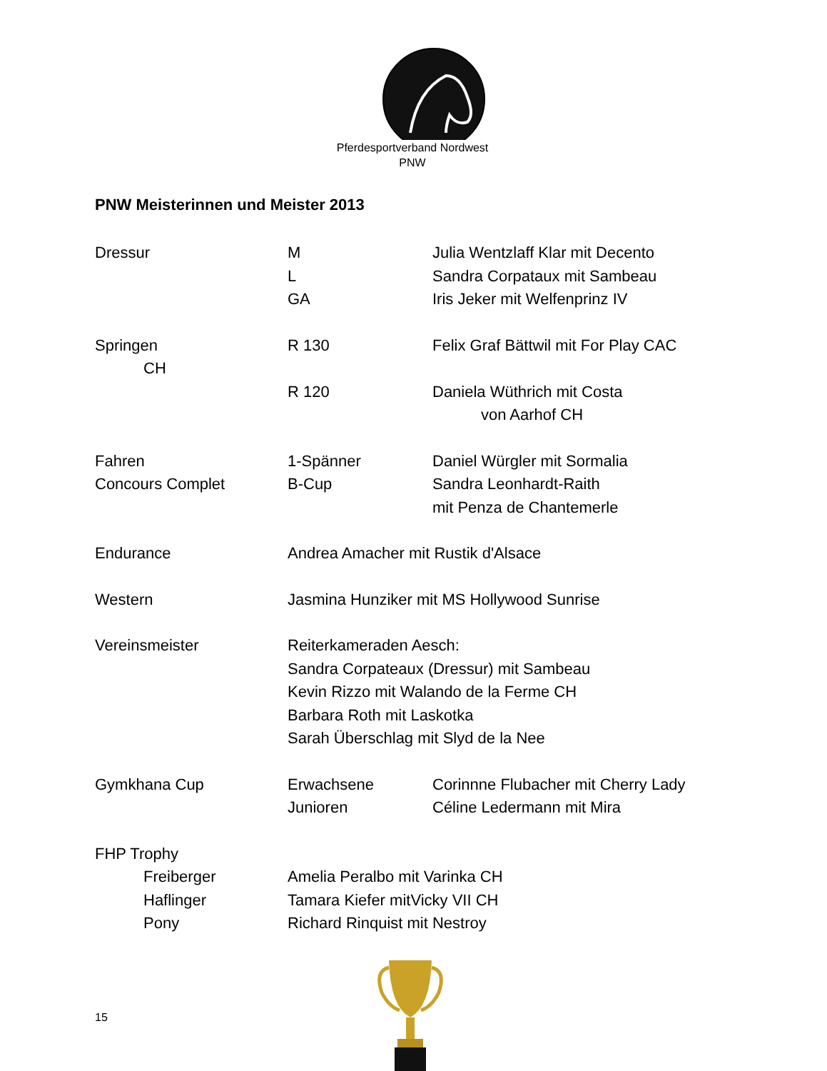Pferdesportverband Nordwest
PNW
PNW Meisterinnen und Meister 2013
Dressur M Julia Wentzlaff Klar mit Decento
L Sandra Corpataux mit Sambeau
GA Iris Jeker mit Welfenprinz IV
Springen R 130 Felix Graf Bättwil mit For Play CAC
CH
R 120 Daniela Wüthrich mit Costa
von Aarhof CH
Fahren 1-Spänner Daniel Würgler mit Sormalia
Concours Complet B-Cup Sandra Leonhardt-Raith
mit Penza de Chantemerle
Endurance Andrea Amacher mit Rustik d'Alsace
Western Jasmina Hunziker mit MS Hollywood Sunrise
Vereinsmeister Reiterkameraden Aesch:
Sandra Corpateaux (Dressur) mit Sambeau
Kevin Rizzo mit Walando de la Ferme CH
Barbara Roth mit Laskotka
Sarah Überschlag mit Slyd de la Nee
Gymkhana Cup Erwachsene Corinnne Flubacher mit Cherry Lady
Junioren Céline Ledermann mit Mira
FHP Trophy
Freiberger Amelia Peralbo mit Varinka CH
Haflinger Tamara Kiefer mitVicky VII CH
Pony Richard Rinquist mit Nestroy
15